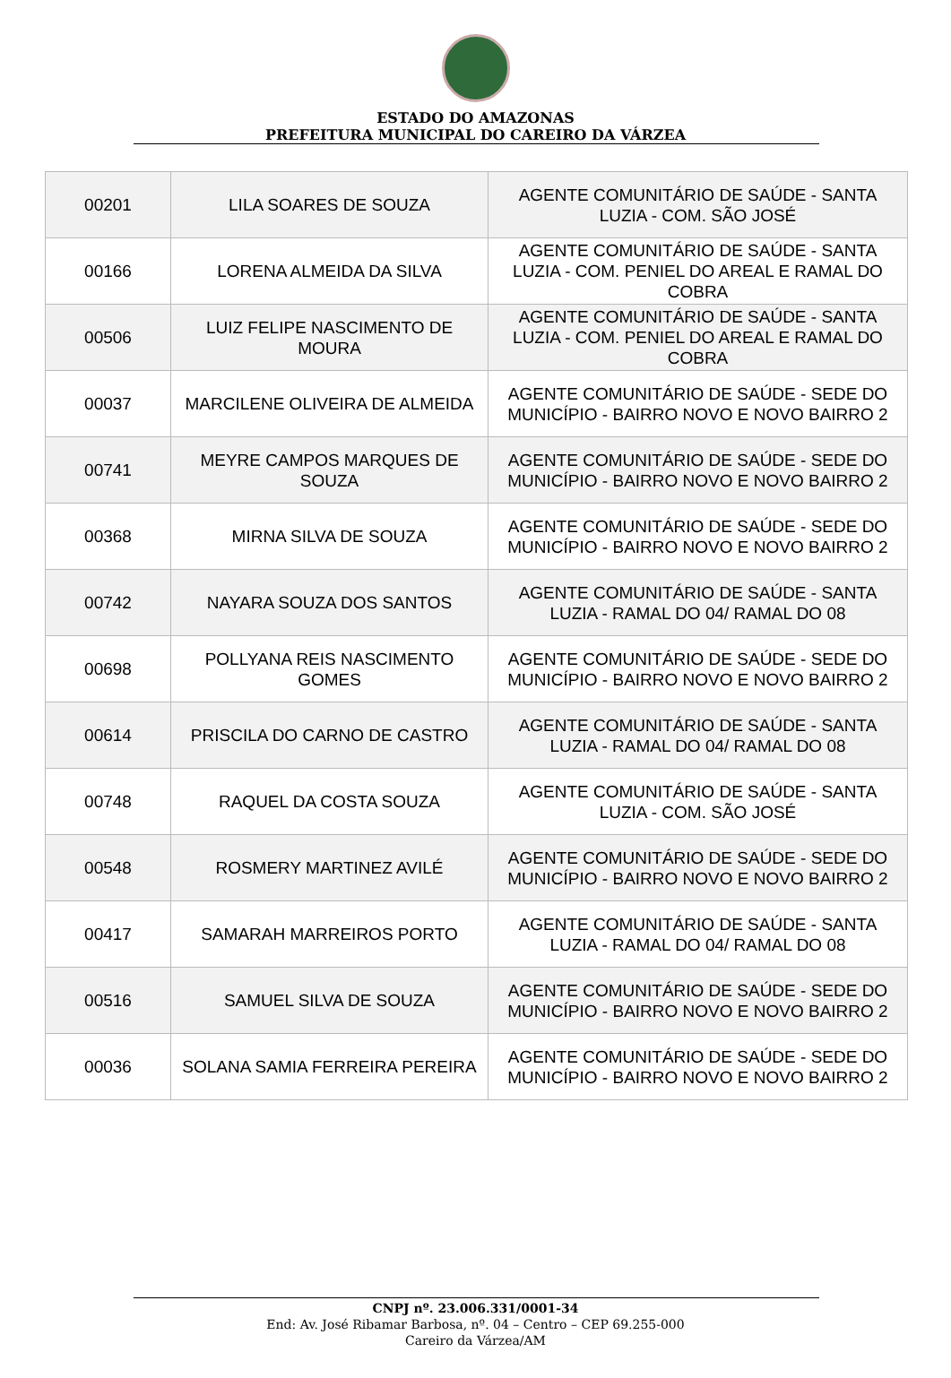ESTADO DO AMAZONAS
PREFEITURA MUNICIPAL DO CAREIRO DA VÁRZEA
| 00201 | LILA SOARES DE SOUZA | AGENTE COMUNITÁRIO DE SAÚDE - SANTA LUZIA - COM. SÃO JOSÉ |
| 00166 | LORENA ALMEIDA DA SILVA | AGENTE COMUNITÁRIO DE SAÚDE - SANTA LUZIA - COM. PENIEL DO AREAL E RAMAL DO COBRA |
| 00506 | LUIZ FELIPE NASCIMENTO DE MOURA | AGENTE COMUNITÁRIO DE SAÚDE - SANTA LUZIA - COM. PENIEL DO AREAL E RAMAL DO COBRA |
| 00037 | MARCILENE OLIVEIRA DE ALMEIDA | AGENTE COMUNITÁRIO DE SAÚDE - SEDE DO MUNICÍPIO - BAIRRO NOVO E NOVO BAIRRO 2 |
| 00741 | MEYRE CAMPOS MARQUES DE SOUZA | AGENTE COMUNITÁRIO DE SAÚDE - SEDE DO MUNICÍPIO - BAIRRO NOVO E NOVO BAIRRO 2 |
| 00368 | MIRNA SILVA DE SOUZA | AGENTE COMUNITÁRIO DE SAÚDE - SEDE DO MUNICÍPIO - BAIRRO NOVO E NOVO BAIRRO 2 |
| 00742 | NAYARA SOUZA DOS SANTOS | AGENTE COMUNITÁRIO DE SAÚDE - SANTA LUZIA - RAMAL DO 04/ RAMAL DO 08 |
| 00698 | POLLYANA REIS NASCIMENTO GOMES | AGENTE COMUNITÁRIO DE SAÚDE - SEDE DO MUNICÍPIO - BAIRRO NOVO E NOVO BAIRRO 2 |
| 00614 | PRISCILA DO CARNO DE CASTRO | AGENTE COMUNITÁRIO DE SAÚDE - SANTA LUZIA - RAMAL DO 04/ RAMAL DO 08 |
| 00748 | RAQUEL DA COSTA SOUZA | AGENTE COMUNITÁRIO DE SAÚDE - SANTA LUZIA - COM. SÃO JOSÉ |
| 00548 | ROSMERY MARTINEZ AVILÉ | AGENTE COMUNITÁRIO DE SAÚDE - SEDE DO MUNICÍPIO - BAIRRO NOVO E NOVO BAIRRO 2 |
| 00417 | SAMARAH MARREIROS PORTO | AGENTE COMUNITÁRIO DE SAÚDE - SANTA LUZIA - RAMAL DO 04/ RAMAL DO 08 |
| 00516 | SAMUEL SILVA DE SOUZA | AGENTE COMUNITÁRIO DE SAÚDE - SEDE DO MUNICÍPIO - BAIRRO NOVO E NOVO BAIRRO 2 |
| 00036 | SOLANA SAMIA FERREIRA PEREIRA | AGENTE COMUNITÁRIO DE SAÚDE - SEDE DO MUNICÍPIO - BAIRRO NOVO E NOVO BAIRRO 2 |
CNPJ nº. 23.006.331/0001-34
End: Av. José Ribamar Barbosa, nº. 04 – Centro – CEP 69.255-000
Careiro da Várzea/AM